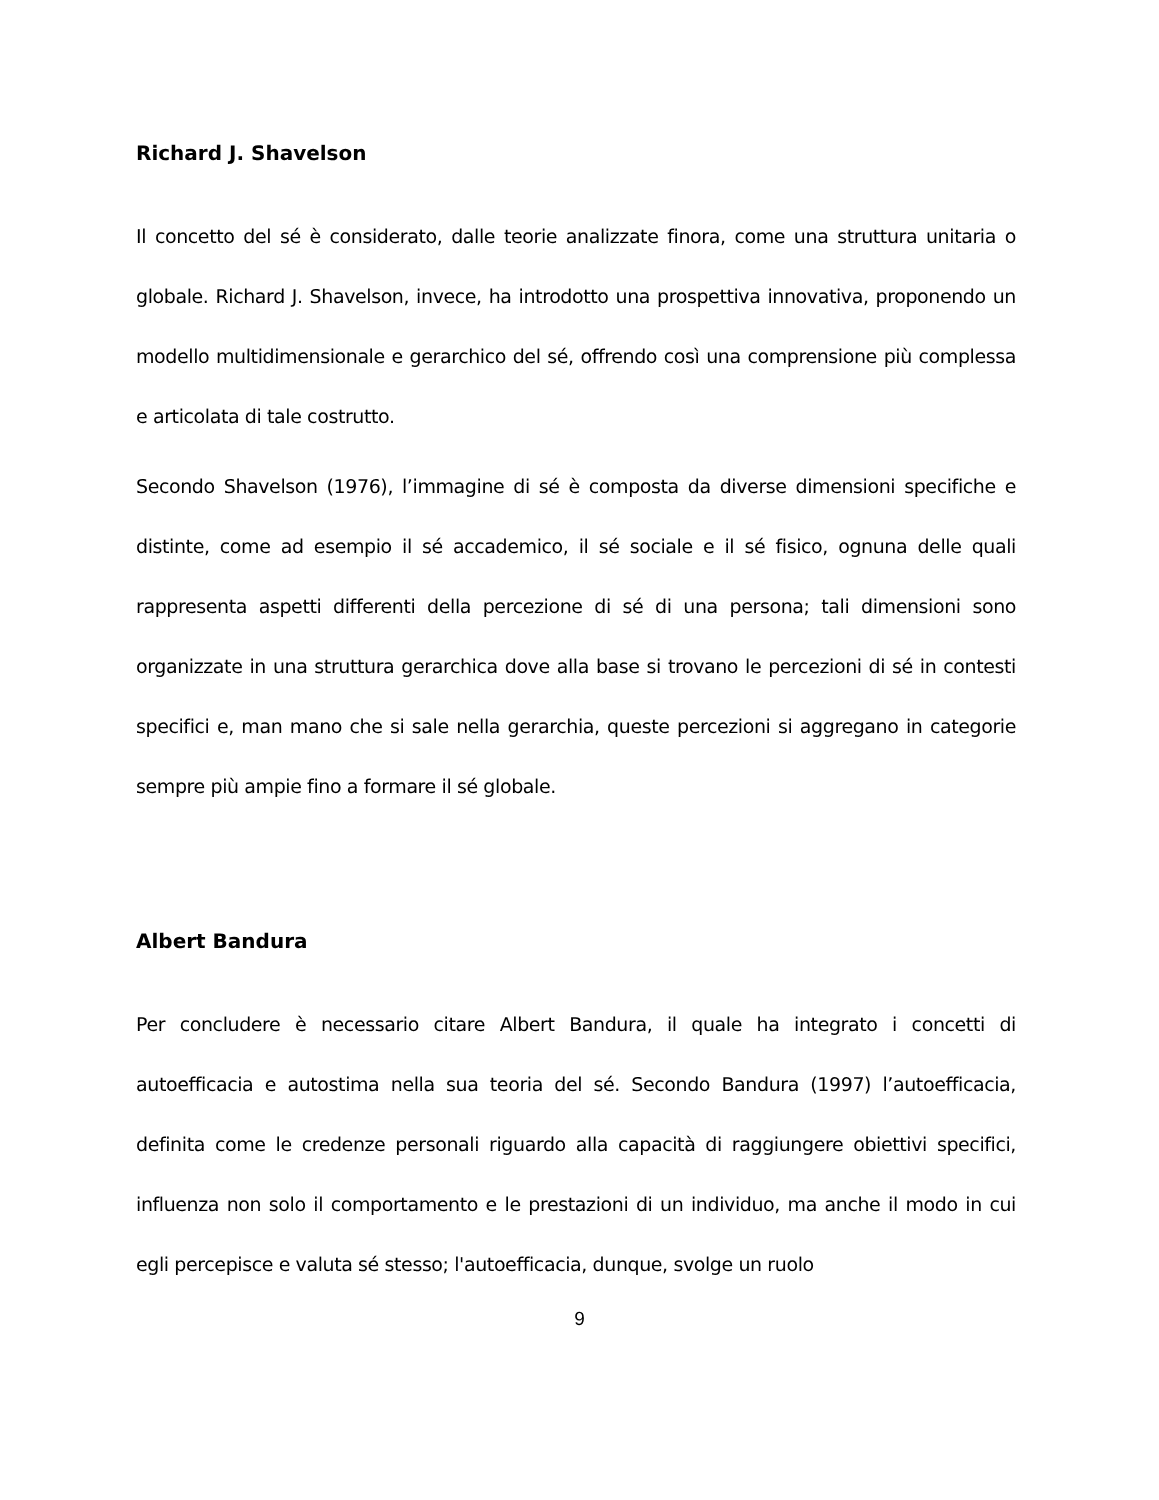Richard J. Shavelson
Il concetto del sé è considerato, dalle teorie analizzate finora, come una struttura unitaria o globale. Richard J. Shavelson, invece, ha introdotto una prospettiva innovativa, proponendo un modello multidimensionale e gerarchico del sé, offrendo così una comprensione più complessa e articolata di tale costrutto.
Secondo Shavelson (1976), l’immagine di sé è composta da diverse dimensioni specifiche e distinte, come ad esempio il sé accademico, il sé sociale e il sé fisico, ognuna delle quali rappresenta aspetti differenti della percezione di sé di una persona; tali dimensioni sono organizzate in una struttura gerarchica dove alla base si trovano le percezioni di sé in contesti specifici e, man mano che si sale nella gerarchia, queste percezioni si aggregano in categorie sempre più ampie fino a formare il sé globale.
Albert Bandura
Per concludere è necessario citare Albert Bandura, il quale ha integrato i concetti di autoefficacia e autostima nella sua teoria del sé. Secondo Bandura (1997) l’autoefficacia, definita come le credenze personali riguardo alla capacità di raggiungere obiettivi specifici, influenza non solo il comportamento e le prestazioni di un individuo, ma anche il modo in cui egli percepisce e valuta sé stesso; l'autoefficacia, dunque, svolge un ruolo
9